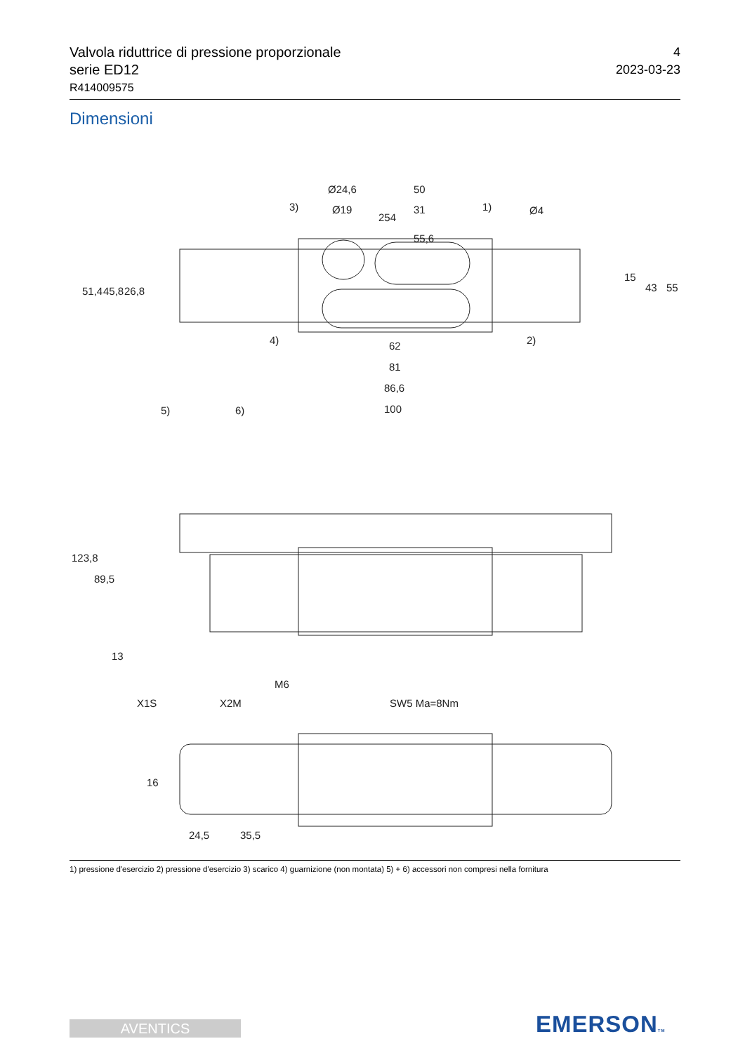Valvola riduttrice di pressione proporzionale
serie ED12
R414009575
4
2023-03-23
Dimensioni
254
55,6
Ø24,6
Ø19
50
31
3)
1)
Ø4
4)
2)
62
81
86,6
100
51,4
45,8
26,8
15
43
55
5)
6)
123,8
89,5
13
M6
X1S
X2M
SW5 Ma=8Nm
16
24,5
35,5
1) pressione d'esercizio 2) pressione d'esercizio 3) scarico 4) guarnizione (non montata) 5) + 6) accessori non compresi nella fornitura
AVENTICS EMERSONTM